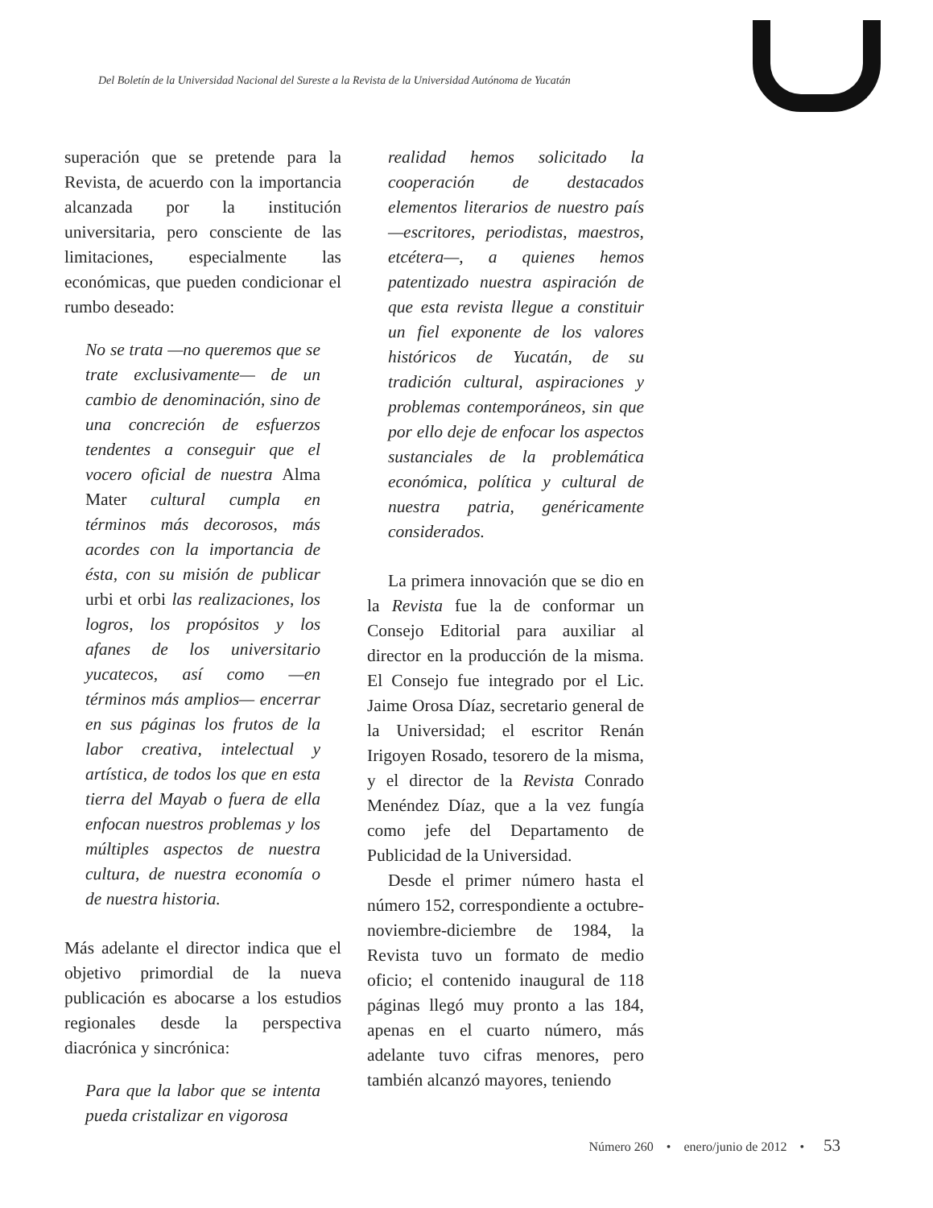Del Boletín de la Universidad Nacional del Sureste a la Revista de la Universidad Autónoma de Yucatán
superación que se pretende para la Revista, de acuerdo con la importancia alcanzada por la institución universitaria, pero consciente de las limitaciones, especialmente las económicas, que pueden condicionar el rumbo deseado:
No se trata —no queremos que se trate exclusivamente— de un cambio de denominación, sino de una concreción de esfuerzos tendentes a conseguir que el vocero oficial de nuestra Alma Mater cultural cumpla en términos más decorosos, más acordes con la importancia de ésta, con su misión de publicar urbi et orbi las realizaciones, los logros, los propósitos y los afanes de los universitario yucatecos, así como —en términos más amplios— encerrar en sus páginas los frutos de la labor creativa, intelectual y artística, de todos los que en esta tierra del Mayab o fuera de ella enfocan nuestros problemas y los múltiples aspectos de nuestra cultura, de nuestra economía o de nuestra historia.
Más adelante el director indica que el objetivo primordial de la nueva publicación es abocarse a los estudios regionales desde la perspectiva diacrónica y sincrónica:
Para que la labor que se intenta pueda cristalizar en vigorosa
realidad hemos solicitado la cooperación de destacados elementos literarios de nuestro país —escritores, periodistas, maestros, etcétera—, a quienes hemos patentizado nuestra aspiración de que esta revista llegue a constituir un fiel exponente de los valores históricos de Yucatán, de su tradición cultural, aspiraciones y problemas contemporáneos, sin que por ello deje de enfocar los aspectos sustanciales de la problemática económica, política y cultural de nuestra patria, genéricamente considerados.
La primera innovación que se dio en la Revista fue la de conformar un Consejo Editorial para auxiliar al director en la producción de la misma. El Consejo fue integrado por el Lic. Jaime Orosa Díaz, secretario general de la Universidad; el escritor Renán Irigoyen Rosado, tesorero de la misma, y el director de la Revista Conrado Menéndez Díaz, que a la vez fungía como jefe del Departamento de Publicidad de la Universidad.
Desde el primer número hasta el número 152, correspondiente a octubre-noviembre-diciembre de 1984, la Revista tuvo un formato de medio oficio; el contenido inaugural de 118 páginas llegó muy pronto a las 184, apenas en el cuarto número, más adelante tuvo cifras menores, pero también alcanzó mayores, teniendo
Número 260 • enero/junio de 2012 • 53